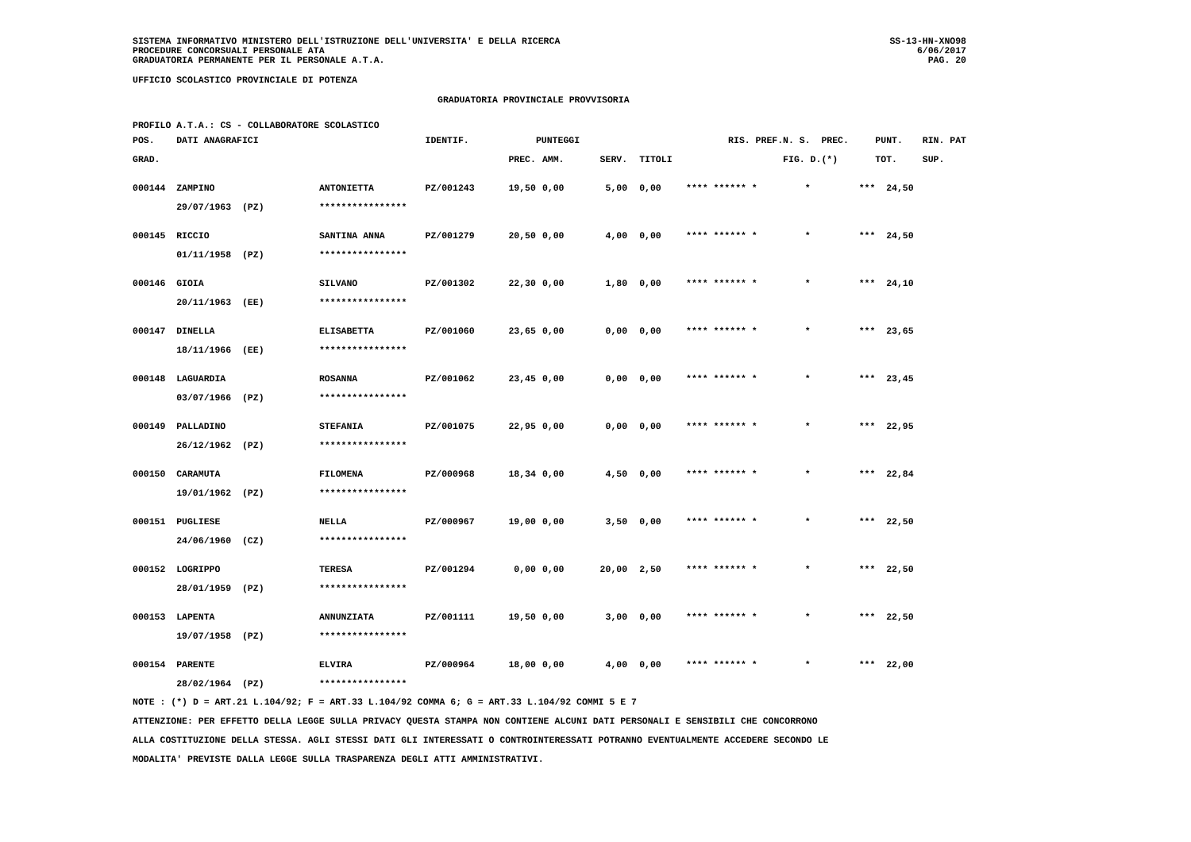SISTEMA INFORMATIVO MINISTERO DELL'ISTRUZIONE DELL'UNIVERSITA' E DELLA RICERCA
PROCEDURE CONCORSUALI PERSONALE ATA
GRADUATORIA PERMANENTE PER IL PERSONALE A.T.A.
SS-13-HN-XNO98
6/06/2017
PAG. 20
UFFICIO SCOLASTICO PROVINCIALE DI POTENZA
GRADUATORIA PROVINCIALE PROVVISORIA
PROFILO A.T.A.: CS - COLLABORATORE SCOLASTICO
| POS. | DATI ANAGRAFICI | | IDENTIF. | | PUNTEGGI | | | | RIS. PREF. | | N. S. | PREC. | PUNT. | RIN. PAT |
| --- | --- | --- | --- | --- | --- | --- | --- | --- | --- | --- | --- | --- | --- | --- |
| GRAD. | | | | PREC. | AMM. | SERV. | TITOLI | | | | FIG. D. | (*) | TOT. | SUP. |
| 000144 | ZAMPINO | ANTONIETTA | PZ/001243 | 19,50 | 0,00 | 5,00 | 0,00 | **** ****** * | | | * | *** | 24,50 | |
| | 29/07/1963 (PZ) | **************** | | | | | | | | | | | | |
| 000145 | RICCIO | SANTINA ANNA | PZ/001279 | 20,50 | 0,00 | 4,00 | 0,00 | **** ****** * | | | * | *** | 24,50 | |
| | 01/11/1958 (PZ) | **************** | | | | | | | | | | | | |
| 000146 | GIOIA | SILVANO | PZ/001302 | 22,30 | 0,00 | 1,80 | 0,00 | **** ****** * | | | * | *** | 24,10 | |
| | 20/11/1963 (EE) | **************** | | | | | | | | | | | | |
| 000147 | DINELLA | ELISABETTA | PZ/001060 | 23,65 | 0,00 | 0,00 | 0,00 | **** ****** * | | | * | *** | 23,65 | |
| | 18/11/1966 (EE) | **************** | | | | | | | | | | | | |
| 000148 | LAGUARDIA | ROSANNA | PZ/001062 | 23,45 | 0,00 | 0,00 | 0,00 | **** ****** * | | | * | *** | 23,45 | |
| | 03/07/1966 (PZ) | **************** | | | | | | | | | | | | |
| 000149 | PALLADINO | STEFANIA | PZ/001075 | 22,95 | 0,00 | 0,00 | 0,00 | **** ****** * | | | * | *** | 22,95 | |
| | 26/12/1962 (PZ) | **************** | | | | | | | | | | | | |
| 000150 | CARAMUTA | FILOMENA | PZ/000968 | 18,34 | 0,00 | 4,50 | 0,00 | **** ****** * | | | * | *** | 22,84 | |
| | 19/01/1962 (PZ) | **************** | | | | | | | | | | | | |
| 000151 | PUGLIESE | NELLA | PZ/000967 | 19,00 | 0,00 | 3,50 | 0,00 | **** ****** * | | | * | *** | 22,50 | |
| | 24/06/1960 (CZ) | **************** | | | | | | | | | | | | |
| 000152 | LOGRIPPO | TERESA | PZ/001294 | 0,00 | 0,00 | 20,00 | 2,50 | **** ****** * | | | * | *** | 22,50 | |
| | 28/01/1959 (PZ) | **************** | | | | | | | | | | | | |
| 000153 | LAPENTA | ANNUNZIATA | PZ/001111 | 19,50 | 0,00 | 3,00 | 0,00 | **** ****** * | | | * | *** | 22,50 | |
| | 19/07/1958 (PZ) | **************** | | | | | | | | | | | | |
| 000154 | PARENTE | ELVIRA | PZ/000964 | 18,00 | 0,00 | 4,00 | 0,00 | **** ****** * | | | * | *** | 22,00 | |
| | 28/02/1964 (PZ) | **************** | | | | | | | | | | | | |
NOTE : (*) D = ART.21 L.104/92; F = ART.33 L.104/92 COMMA 6; G = ART.33 L.104/92 COMMI 5 E 7
ATTENZIONE: PER EFFETTO DELLA LEGGE SULLA PRIVACY QUESTA STAMPA NON CONTIENE ALCUNI DATI PERSONALI E SENSIBILI CHE CONCORRONO
ALLA COSTITUZIONE DELLA STESSA. AGLI STESSI DATI GLI INTERESSATI O CONTROINTERESSATI POTRANNO EVENTUALMENTE ACCEDERE SECONDO LE
MODALITA' PREVISTE DALLA LEGGE SULLA TRASPARENZA DEGLI ATTI AMMINISTRATIVI.